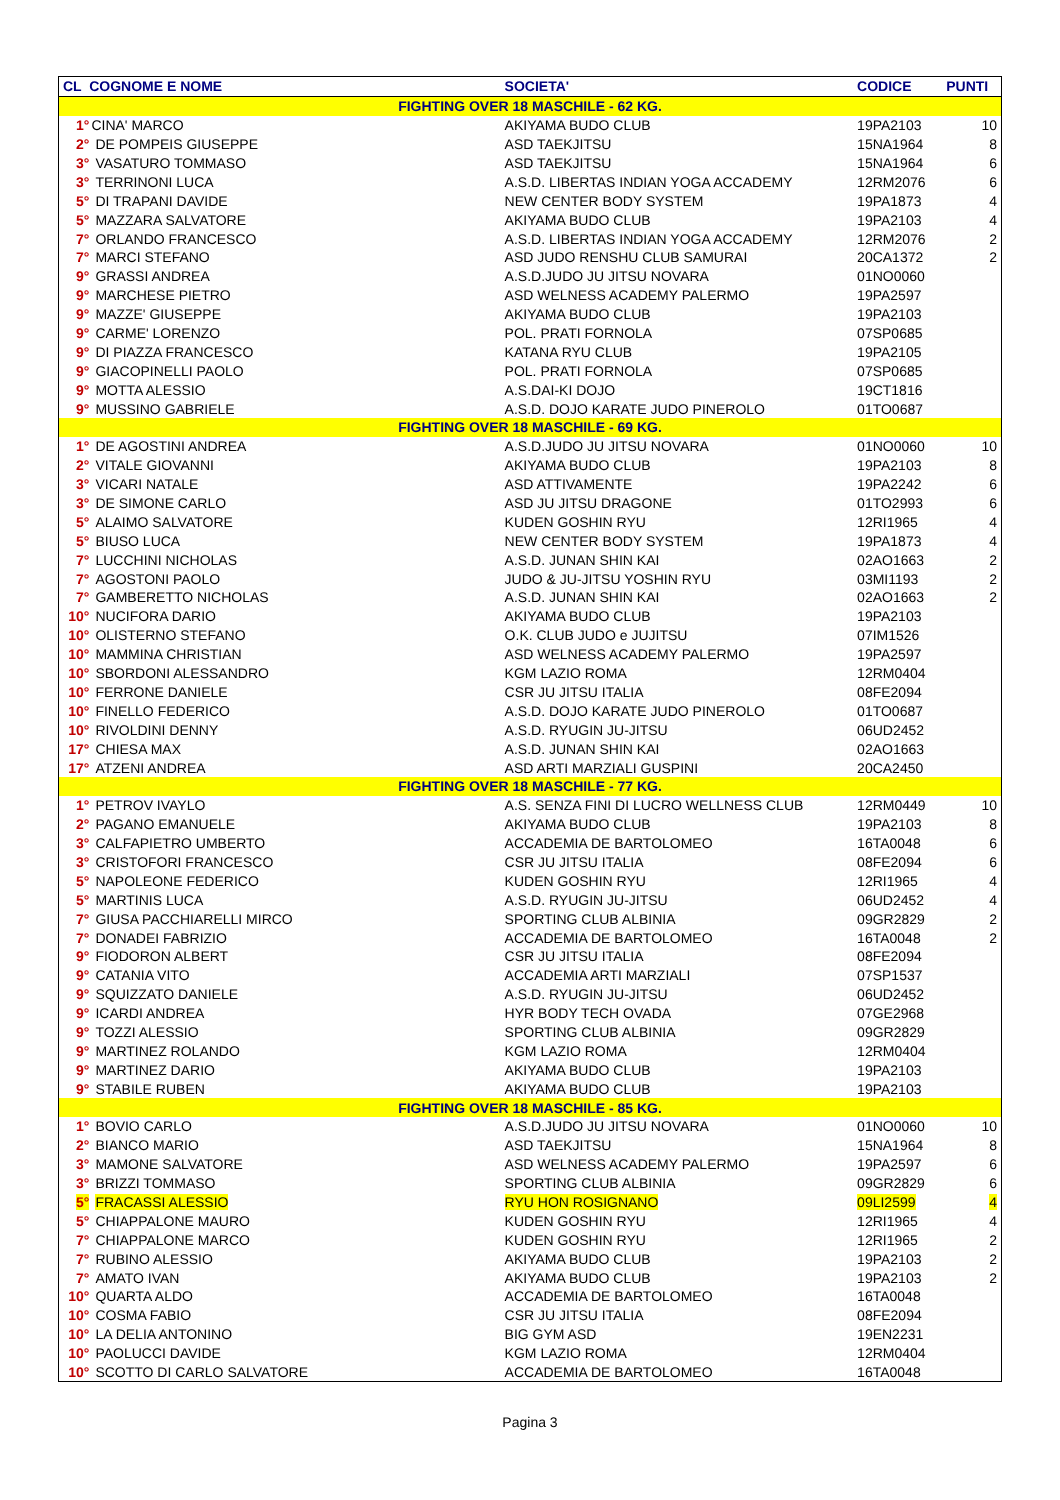| CL COGNOME E NOME | | SOCIETA' | CODICE | PUNTI |
| --- | --- | --- | --- | --- |
| FIGHTING OVER 18 MASCHILE - 62 KG. | | | | |
| 1° | CINA' MARCO | AKIYAMA BUDO CLUB | 19PA2103 | 10 |
| 2° | DE POMPEIS GIUSEPPE | ASD TAEKJITSU | 15NA1964 | 8 |
| 3° | VASATURO TOMMASO | ASD TAEKJITSU | 15NA1964 | 6 |
| 3° | TERRINONI LUCA | A.S.D. LIBERTAS INDIAN YOGA ACCADEMY | 12RM2076 | 6 |
| 5° | DI TRAPANI DAVIDE | NEW CENTER BODY SYSTEM | 19PA1873 | 4 |
| 5° | MAZZARA SALVATORE | AKIYAMA BUDO CLUB | 19PA2103 | 4 |
| 7° | ORLANDO FRANCESCO | A.S.D. LIBERTAS INDIAN YOGA ACCADEMY | 12RM2076 | 2 |
| 7° | MARCI STEFANO | ASD JUDO RENSHU CLUB SAMURAI | 20CA1372 | 2 |
| 9° | GRASSI ANDREA | A.S.D.JUDO JU JITSU NOVARA | 01NO0060 | |
| 9° | MARCHESE PIETRO | ASD WELNESS ACADEMY PALERMO | 19PA2597 | |
| 9° | MAZZE' GIUSEPPE | AKIYAMA BUDO CLUB | 19PA2103 | |
| 9° | CARME' LORENZO | POL. PRATI FORNOLA | 07SP0685 | |
| 9° | DI PIAZZA FRANCESCO | KATANA RYU CLUB | 19PA2105 | |
| 9° | GIACOPINELLI PAOLO | POL. PRATI FORNOLA | 07SP0685 | |
| 9° | MOTTA ALESSIO | A.S.DAI-KI DOJO | 19CT1816 | |
| 9° | MUSSINO GABRIELE | A.S.D. DOJO KARATE JUDO PINEROLO | 01TO0687 | |
| FIGHTING OVER 18 MASCHILE - 69 KG. | | | | |
| 1° | DE AGOSTINI ANDREA | A.S.D.JUDO JU JITSU NOVARA | 01NO0060 | 10 |
| 2° | VITALE GIOVANNI | AKIYAMA BUDO CLUB | 19PA2103 | 8 |
| 3° | VICARI NATALE | ASD ATTIVAMENTE | 19PA2242 | 6 |
| 3° | DE SIMONE CARLO | ASD JU JITSU DRAGONE | 01TO2993 | 6 |
| 5° | ALAIMO SALVATORE | KUDEN GOSHIN RYU | 12RI1965 | 4 |
| 5° | BIUSO LUCA | NEW CENTER BODY SYSTEM | 19PA1873 | 4 |
| 7° | LUCCHINI NICHOLAS | A.S.D. JUNAN SHIN KAI | 02AO1663 | 2 |
| 7° | AGOSTONI PAOLO | JUDO & JU-JITSU YOSHIN RYU | 03MI1193 | 2 |
| 7° | GAMBERETTO NICHOLAS | A.S.D. JUNAN SHIN KAI | 02AO1663 | 2 |
| 10° | NUCIFORA DARIO | AKIYAMA BUDO CLUB | 19PA2103 | |
| 10° | OLISTERNO STEFANO | O.K. CLUB JUDO e JUJITSU | 07IM1526 | |
| 10° | MAMMINA CHRISTIAN | ASD WELNESS ACADEMY PALERMO | 19PA2597 | |
| 10° | SBORDONI ALESSANDRO | KGM LAZIO ROMA | 12RM0404 | |
| 10° | FERRONE DANIELE | CSR JU JITSU ITALIA | 08FE2094 | |
| 10° | FINELLO FEDERICO | A.S.D. DOJO KARATE JUDO PINEROLO | 01TO0687 | |
| 10° | RIVOLDINI DENNY | A.S.D. RYUGIN JU-JITSU | 06UD2452 | |
| 17° | CHIESA MAX | A.S.D. JUNAN SHIN KAI | 02AO1663 | |
| 17° | ATZENI ANDREA | ASD ARTI MARZIALI GUSPINI | 20CA2450 | |
| FIGHTING OVER 18 MASCHILE - 77 KG. | | | | |
| 1° | PETROV IVAYLO | A.S. SENZA FINI DI LUCRO WELLNESS CLUB | 12RM0449 | 10 |
| 2° | PAGANO EMANUELE | AKIYAMA BUDO CLUB | 19PA2103 | 8 |
| 3° | CALFAPIETRO UMBERTO | ACCADEMIA DE BARTOLOMEO | 16TA0048 | 6 |
| 3° | CRISTOFORI FRANCESCO | CSR JU JITSU ITALIA | 08FE2094 | 6 |
| 5° | NAPOLEONE FEDERICO | KUDEN GOSHIN RYU | 12RI1965 | 4 |
| 5° | MARTINIS LUCA | A.S.D. RYUGIN JU-JITSU | 06UD2452 | 4 |
| 7° | GIUSA PACCHIARELLI MIRCO | SPORTING CLUB ALBINIA | 09GR2829 | 2 |
| 7° | DONADEI FABRIZIO | ACCADEMIA DE BARTOLOMEO | 16TA0048 | 2 |
| 9° | FIODORON ALBERT | CSR JU JITSU ITALIA | 08FE2094 | |
| 9° | CATANIA VITO | ACCADEMIA ARTI MARZIALI | 07SP1537 | |
| 9° | SQUIZZATO DANIELE | A.S.D. RYUGIN JU-JITSU | 06UD2452 | |
| 9° | ICARDI ANDREA | HYR BODY TECH OVADA | 07GE2968 | |
| 9° | TOZZI ALESSIO | SPORTING CLUB ALBINIA | 09GR2829 | |
| 9° | MARTINEZ ROLANDO | KGM LAZIO ROMA | 12RM0404 | |
| 9° | MARTINEZ DARIO | AKIYAMA BUDO CLUB | 19PA2103 | |
| 9° | STABILE RUBEN | AKIYAMA BUDO CLUB | 19PA2103 | |
| FIGHTING OVER 18 MASCHILE - 85 KG. | | | | |
| 1° | BOVIO CARLO | A.S.D.JUDO JU JITSU NOVARA | 01NO0060 | 10 |
| 2° | BIANCO MARIO | ASD TAEKJITSU | 15NA1964 | 8 |
| 3° | MAMONE SALVATORE | ASD WELNESS ACADEMY PALERMO | 19PA2597 | 6 |
| 3° | BRIZZI TOMMASO | SPORTING CLUB ALBINIA | 09GR2829 | 6 |
| 5° | FRACASSI ALESSIO | RYU HON ROSIGNANO | 09LI2599 | 4 |
| 5° | CHIAPPALONE MAURO | KUDEN GOSHIN RYU | 12RI1965 | 4 |
| 7° | CHIAPPALONE MARCO | KUDEN GOSHIN RYU | 12RI1965 | 2 |
| 7° | RUBINO ALESSIO | AKIYAMA BUDO CLUB | 19PA2103 | 2 |
| 7° | AMATO IVAN | AKIYAMA BUDO CLUB | 19PA2103 | 2 |
| 10° | QUARTA ALDO | ACCADEMIA DE BARTOLOMEO | 16TA0048 | |
| 10° | COSMA FABIO | CSR JU JITSU ITALIA | 08FE2094 | |
| 10° | LA DELIA ANTONINO | BIG GYM ASD | 19EN2231 | |
| 10° | PAOLUCCI DAVIDE | KGM LAZIO ROMA | 12RM0404 | |
| 10° | SCOTTO DI CARLO SALVATORE | ACCADEMIA DE BARTOLOMEO | 16TA0048 | |
Pagina 3